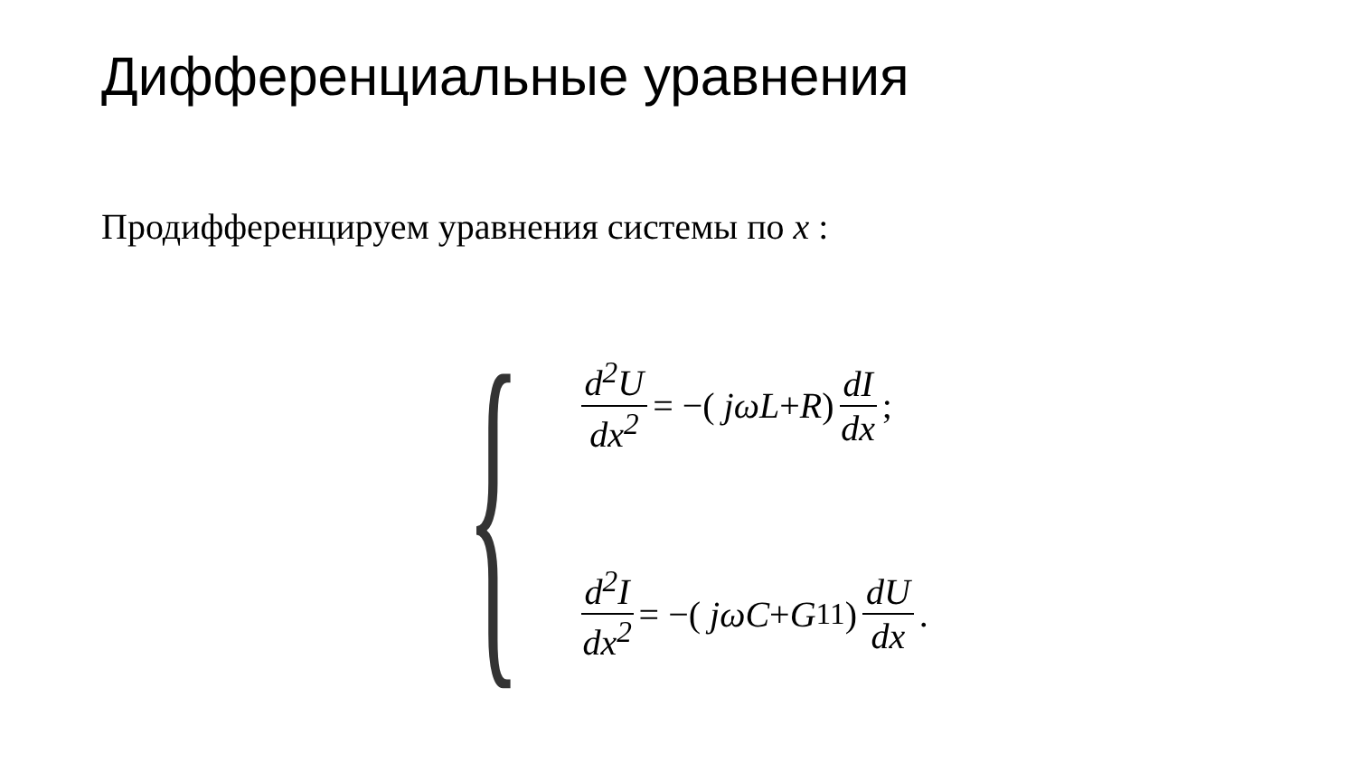Дифференциальные уравнения
Продифференцируем уравнения системы по x :
{
d<sup>2</sup>U dx<sup>2</sup> = −( jωL + R) dI dx;
d<sup>2</sup>I dx<sup>2</sup> = −( jωC + G<sub>11</sub>) dU dx.